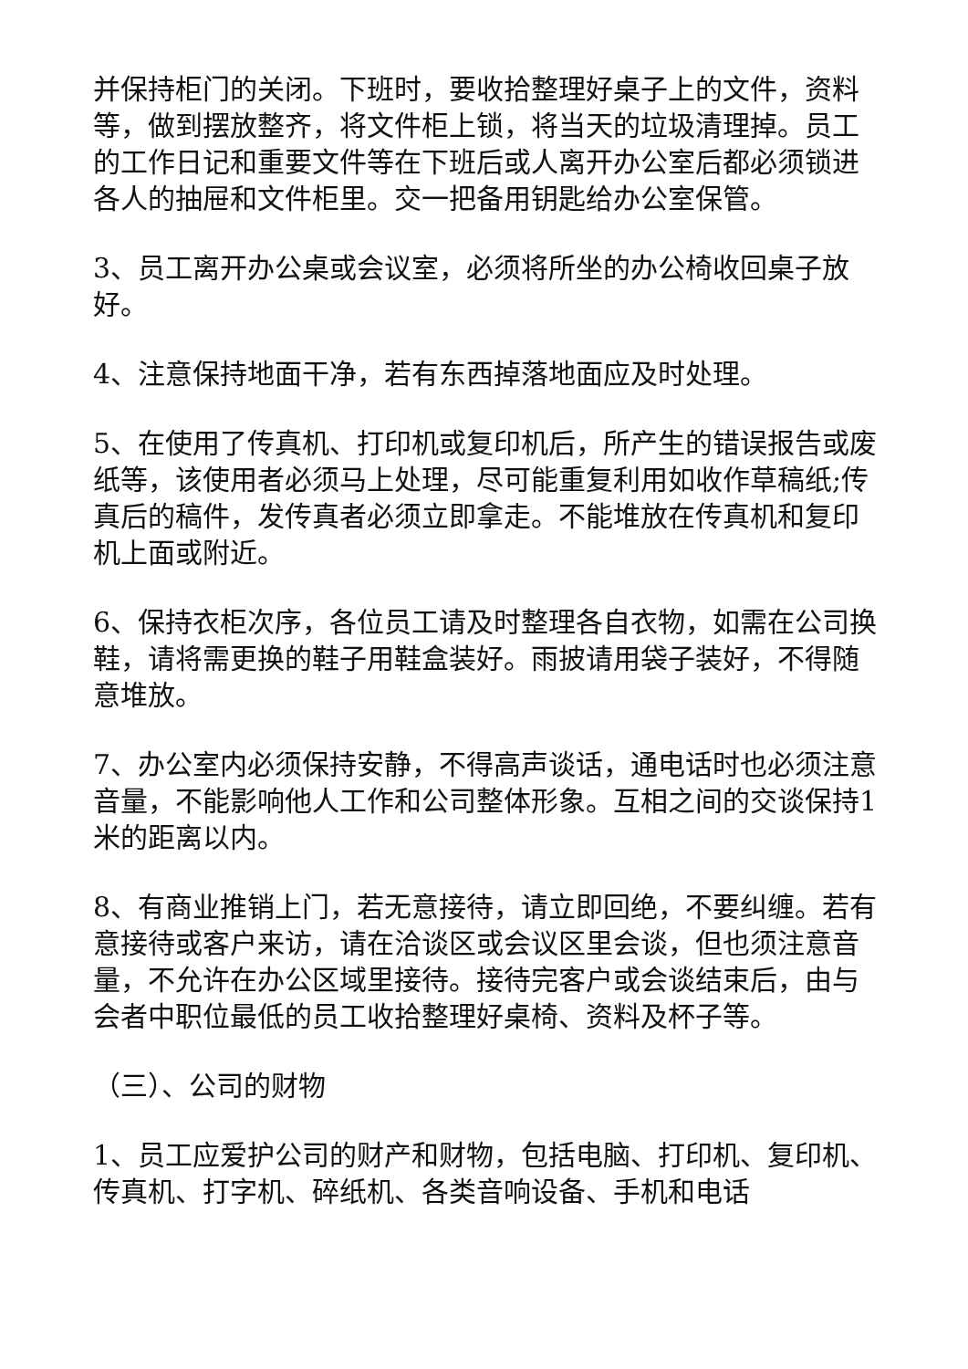并保持柜门的关闭。下班时，要收拾整理好桌子上的文件，资料等，做到摆放整齐，将文件柜上锁，将当天的垃圾清理掉。员工的工作日记和重要文件等在下班后或人离开办公室后都必须锁进各人的抽屉和文件柜里。交一把备用钥匙给办公室保管。
3、员工离开办公桌或会议室，必须将所坐的办公椅收回桌子放好。
4、注意保持地面干净，若有东西掉落地面应及时处理。
5、在使用了传真机、打印机或复印机后，所产生的错误报告或废纸等，该使用者必须马上处理，尽可能重复利用如收作草稿纸;传真后的稿件，发传真者必须立即拿走。不能堆放在传真机和复印机上面或附近。
6、保持衣柜次序，各位员工请及时整理各自衣物，如需在公司换鞋，请将需更换的鞋子用鞋盒装好。雨披请用袋子装好，不得随意堆放。
7、办公室内必须保持安静，不得高声谈话，通电话时也必须注意音量，不能影响他人工作和公司整体形象。互相之间的交谈保持1米的距离以内。
8、有商业推销上门，若无意接待，请立即回绝，不要纠缠。若有意接待或客户来访，请在洽谈区或会议区里会谈，但也须注意音量，不允许在办公区域里接待。接待完客户或会谈结束后，由与会者中职位最低的员工收拾整理好桌椅、资料及杯子等。
（三）、公司的财物
1、员工应爱护公司的财产和财物，包括电脑、打印机、复印机、传真机、打字机、碎纸机、各类音响设备、手机和电话